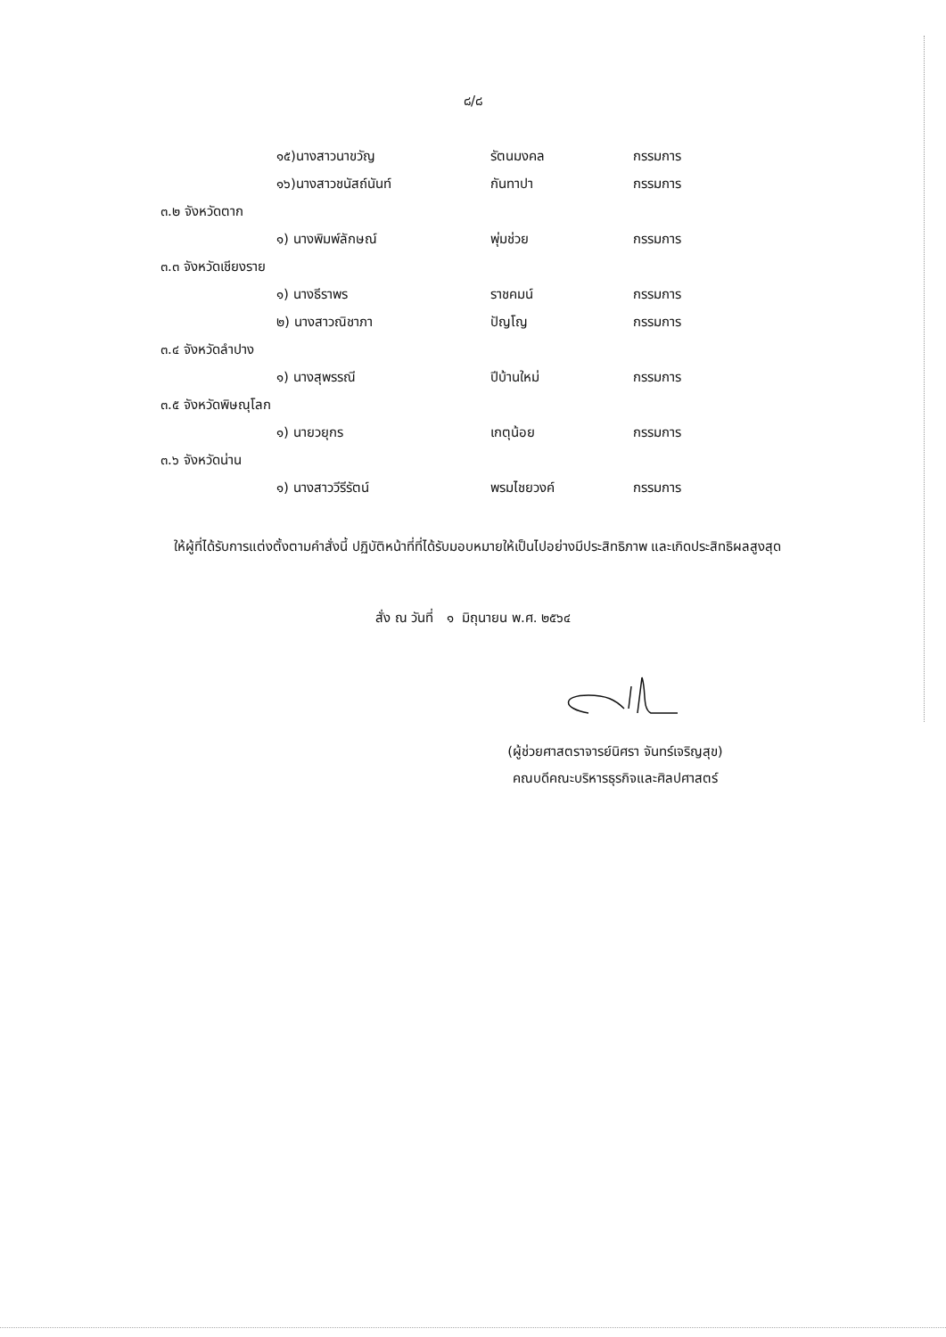๘/๘
๑๕)นางสาวนาขวัญ รัตนมงคล กรรมการ
๑๖)นางสาวชนัสถ์นันท์ กันทาปา กรรมการ
๓.๒ จังหวัดตาก
๑) นางพิมพ์ลักษณ์ พุ่มช่วย กรรมการ
๓.๓ จังหวัดเชียงราย
๑) นางธีราพร ราชคมน์ กรรมการ
๒) นางสาวณิชาภา ปัญโญ กรรมการ
๓.๔ จังหวัดลำปาง
๑) นางสุพรรณี ปีบ้านใหม่ กรรมการ
๓.๕ จังหวัดพิษณุโลก
๑) นายวยุกร เกตุน้อย กรรมการ
๓.๖ จังหวัดน่าน
๑) นางสาววีรีรัตน์ พรมไชยวงค์ กรรมการ
ให้ผู้ที่ได้รับการแต่งตั้งตามคำสั่งนี้ ปฏิบัติหน้าที่ที่ได้รับมอบหมายให้เป็นไปอย่างมีประสิทธิภาพ และเกิดประสิทธิผลสูงสุด
สั่ง ณ วันที่ ๑ มิถุนายน พ.ศ. ๒๕๖๔
(ผู้ช่วยศาสตราจารย์นิศรา จันทร์เจริญสุข)
คณบดีคณะบริหารธุรกิจและศิลปศาสตร์